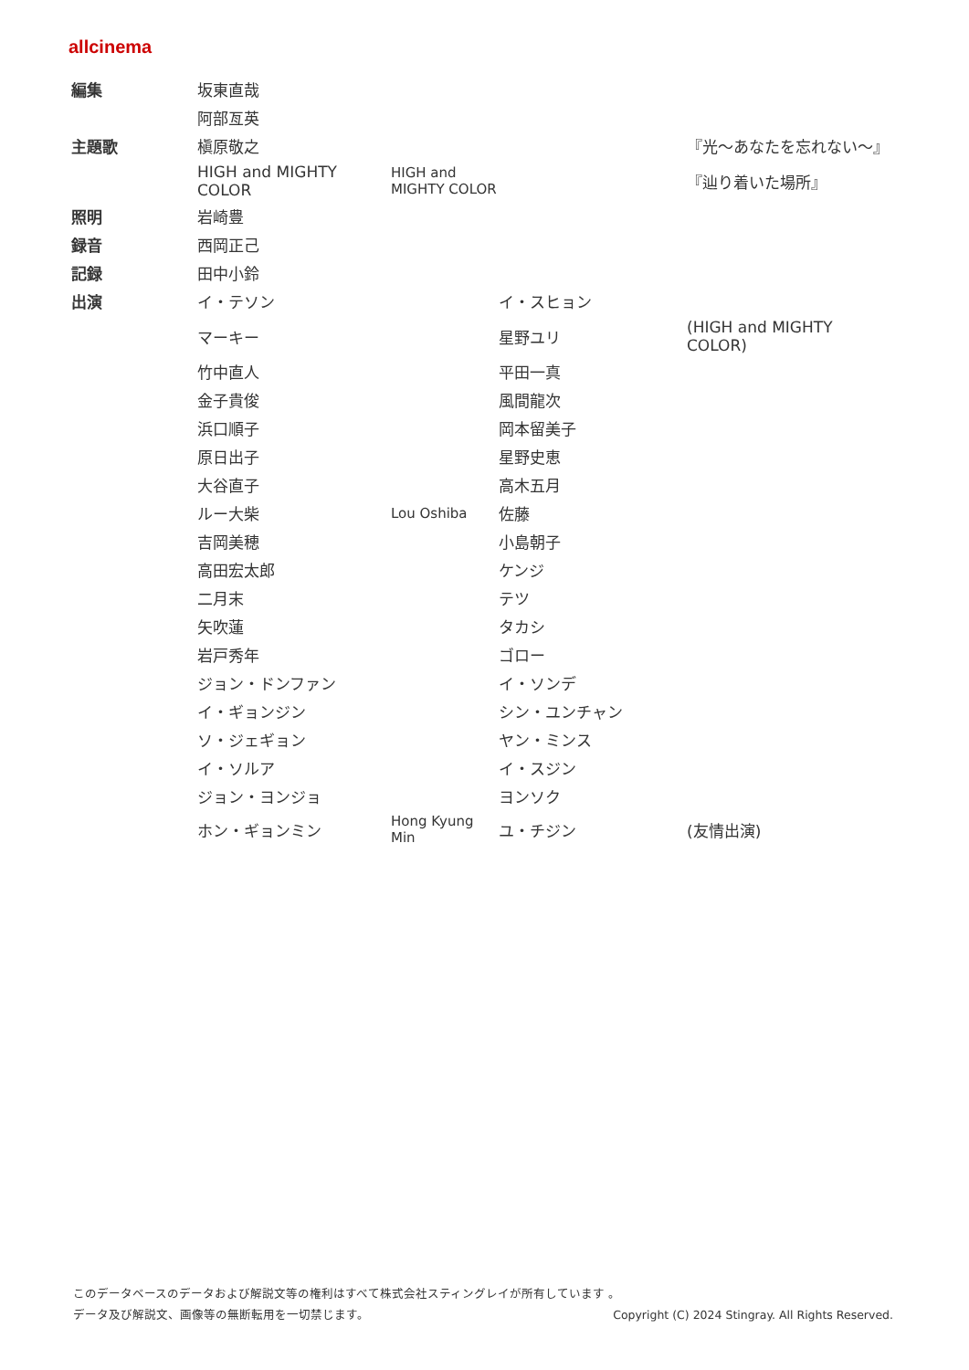allcinema
| 編集 | 坂東直哉 | | | |
| | 阿部亙英 | | | |
| 主題歌 | 槇原敬之 | | | 『光～あなたを忘れない～』 |
| | HIGH and MIGHTY COLOR | HIGH and MIGHTY COLOR | | 『辿り着いた場所』 |
| 照明 | 岩崎豊 | | | |
| 録音 | 西岡正己 | | | |
| 記録 | 田中小鈴 | | | |
| 出演 | イ・テソン | | イ・スヒョン | |
| | マーキー | | 星野ユリ | (HIGH and MIGHTY COLOR) |
| | 竹中直人 | | 平田一真 | |
| | 金子貴俊 | | 風間龍次 | |
| | 浜口順子 | | 岡本留美子 | |
| | 原日出子 | | 星野史恵 | |
| | 大谷直子 | | 高木五月 | |
| | ルー大柴 | Lou Oshiba | 佐藤 | |
| | 吉岡美穂 | | 小島朝子 | |
| | 高田宏太郎 | | ケンジ | |
| | 二月末 | | テツ | |
| | 矢吹蓮 | | タカシ | |
| | 岩戸秀年 | | ゴロー | |
| | ジョン・ドンファン | | イ・ソンデ | |
| | イ・ギョンジン | | シン・ユンチャン | |
| | ソ・ジェギョン | | ヤン・ミンス | |
| | イ・ソルア | | イ・スジン | |
| | ジョン・ヨンジョ | | ヨンソク | |
| | ホン・ギョンミン | Hong Kyung Min | ユ・チジン | (友情出演) |
このデータベースのデータおよび解説文等の権利はすべて株式会社スティングレイが所有しています 。
データ及び解説文、画像等の無断転用を一切禁じます。 Copyright (C) 2024 Stingray. All Rights Reserved.